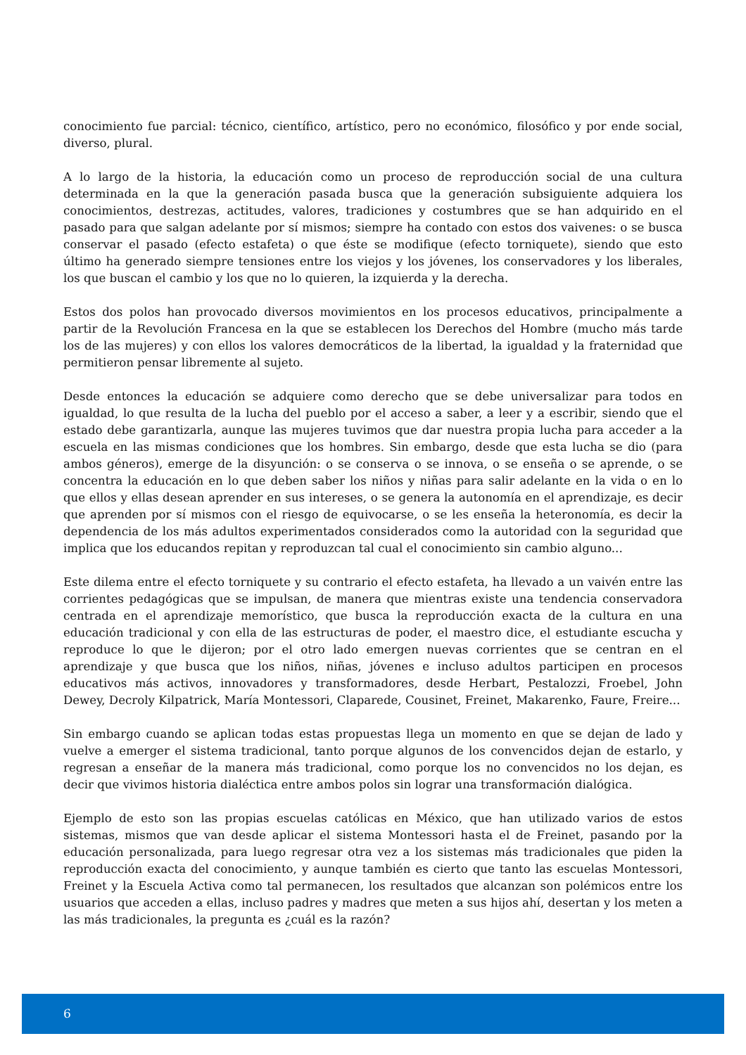conocimiento fue parcial: técnico, científico, artístico, pero no económico, filosófico y por ende social, diverso, plural.
A lo largo de la historia, la educación como un proceso de reproducción social de una cultura determinada en la que la generación pasada busca que la generación subsiguiente adquiera los conocimientos, destrezas, actitudes, valores, tradiciones y costumbres que se han adquirido en el pasado para que salgan adelante por sí mismos; siempre ha contado con estos dos vaivenes: o se busca conservar el pasado (efecto estafeta) o que éste se modifique (efecto torniquete), siendo que esto último ha generado siempre tensiones entre los viejos y los jóvenes, los conservadores y los liberales, los que buscan el cambio y los que no lo quieren, la izquierda y la derecha.
Estos dos polos han provocado diversos movimientos en los procesos educativos, principalmente a partir de la Revolución Francesa en la que se establecen los Derechos del Hombre (mucho más tarde los de las mujeres) y con ellos los valores democráticos de la libertad, la igualdad y la fraternidad que permitieron pensar libremente al sujeto.
Desde entonces la educación se adquiere como derecho que se debe universalizar para todos en igualdad, lo que resulta de la lucha del pueblo por el acceso a saber, a leer y a escribir, siendo que el estado debe garantizarla, aunque las mujeres tuvimos que dar nuestra propia lucha para acceder a la escuela en las mismas condiciones que los hombres. Sin embargo, desde que esta lucha se dio (para ambos géneros), emerge de la disyunción: o se conserva o se innova, o se enseña o se aprende, o se concentra la educación en lo que deben saber los niños y niñas para salir adelante en la vida o en lo que ellos y ellas desean aprender en sus intereses, o se genera la autonomía en el aprendizaje, es decir que aprenden por sí mismos con el riesgo de equivocarse, o se les enseña la heteronomía, es decir la dependencia de los más adultos experimentados considerados como la autoridad con la seguridad que implica que los educandos repitan y reproduzcan tal cual el conocimiento sin cambio alguno...
Este dilema entre el efecto torniquete y su contrario el efecto estafeta, ha llevado a un vaivén entre las corrientes pedagógicas que se impulsan, de manera que mientras existe una tendencia conservadora centrada en el aprendizaje memorístico, que busca la reproducción exacta de la cultura en una educación tradicional y con ella de las estructuras de poder, el maestro dice, el estudiante escucha y reproduce lo que le dijeron; por el otro lado emergen nuevas corrientes que se centran en el aprendizaje y que busca que los niños, niñas, jóvenes e incluso adultos participen en procesos educativos más activos, innovadores y transformadores, desde Herbart, Pestalozzi, Froebel, John Dewey, Decroly Kilpatrick, María Montessori, Claparede, Cousinet, Freinet, Makarenko, Faure, Freire...
Sin embargo cuando se aplican todas estas propuestas llega un momento en que se dejan de lado y vuelve a emerger el sistema tradicional, tanto porque algunos de los convencidos dejan de estarlo, y regresan a enseñar de la manera más tradicional, como porque los no convencidos no los dejan, es decir que vivimos historia dialéctica entre ambos polos sin lograr una transformación dialógica.
Ejemplo de esto son las propias escuelas católicas en México, que han utilizado varios de estos sistemas, mismos que van desde aplicar el sistema Montessori hasta el de Freinet, pasando por la educación personalizada, para luego regresar otra vez a los sistemas más tradicionales que piden la reproducción exacta del conocimiento, y aunque también es cierto que tanto las escuelas Montessori, Freinet y la Escuela Activa como tal permanecen, los resultados que alcanzan son polémicos entre los usuarios que acceden a ellas, incluso padres y madres que meten a sus hijos ahí, desertan y los meten a las más tradicionales, la pregunta es ¿cuál es la razón?
6